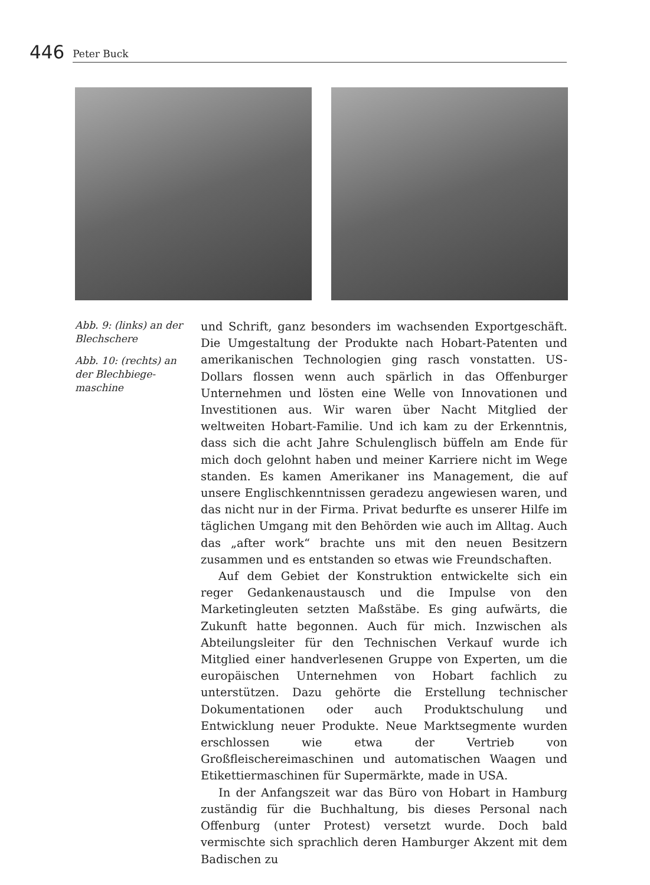446 Peter Buck
Abb. 9: (links) an der Blechschere
Abb. 10: (rechts) an der Blechbiege­maschine
und Schrift, ganz besonders im wachsenden Exportgeschäft. Die Umgestaltung der Produkte nach Hobart-Patenten und amerikanischen Technologien ging rasch vonstatten. US-Dollars flossen wenn auch spärlich in das Offenburger Unternehmen und lösten eine Welle von Innovationen und Investitionen aus. Wir waren über Nacht Mitglied der weltweiten Hobart-Familie. Und ich kam zu der Erkenntnis, dass sich die acht Jahre Schulenglisch büffeln am Ende für mich doch gelohnt haben und meiner Karriere nicht im Wege standen. Es kamen Amerikaner ins Management, die auf unsere Englischkenntnissen geradezu angewiesen waren, und das nicht nur in der Firma. Privat bedurfte es unserer Hilfe im täglichen Umgang mit den Behörden wie auch im Alltag. Auch das „after work“ brachte uns mit den neuen Besitzern zusammen und es entstanden so etwas wie Freundschaften.
Auf dem Gebiet der Konstruktion entwickelte sich ein reger Gedankenaustausch und die Impulse von den Marketingleuten setzten Maßstäbe. Es ging aufwärts, die Zukunft hatte begonnen. Auch für mich. Inzwischen als Abteilungsleiter für den Technischen Verkauf wurde ich Mitglied einer handverlesenen Gruppe von Experten, um die europäischen Unternehmen von Hobart fachlich zu unterstützen. Dazu gehörte die Erstellung technischer Dokumentationen oder auch Produktschulung und Entwicklung neuer Produkte. Neue Marktsegmente wurden erschlossen wie etwa der Vertrieb von Großfleischereimaschinen und automatischen Waagen und Etikettiermaschinen für Supermärkte, made in USA.
In der Anfangszeit war das Büro von Hobart in Hamburg zuständig für die Buchhaltung, bis dieses Personal nach Offenburg (unter Protest) versetzt wurde. Doch bald vermischte sich sprachlich deren Hamburger Akzent mit dem Badischen zu